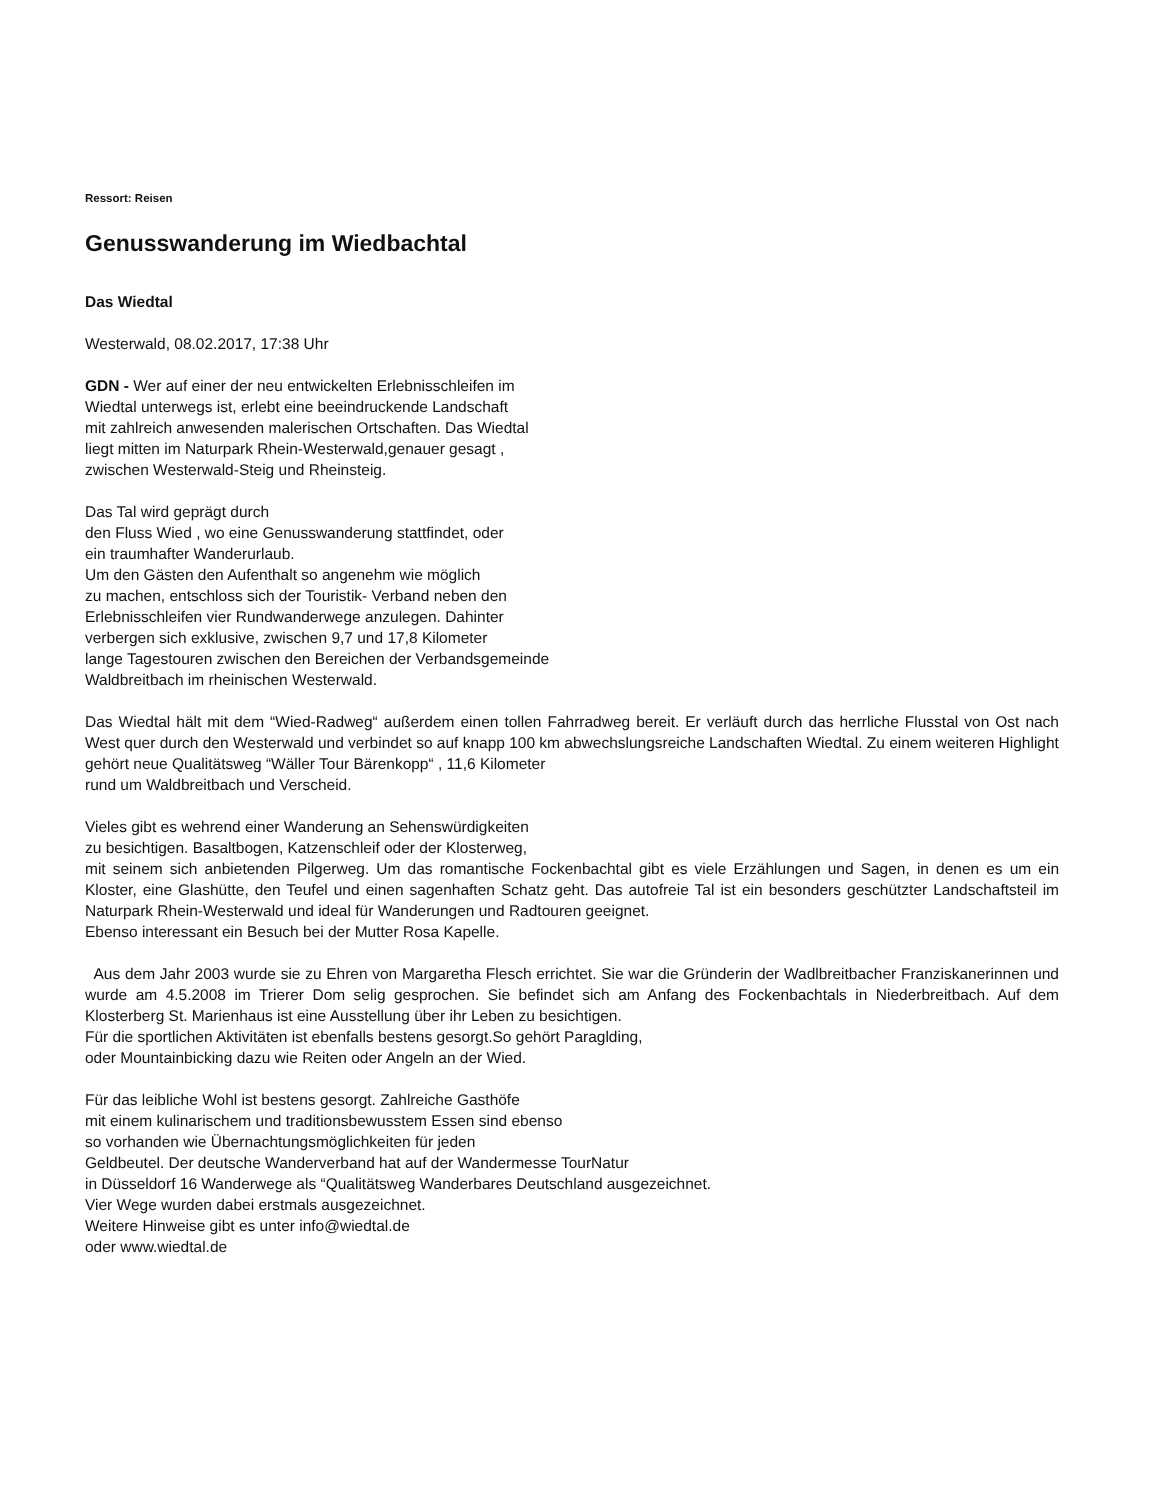Ressort: Reisen
Genusswanderung im Wiedbachtal
Das Wiedtal
Westerwald, 08.02.2017, 17:38 Uhr
GDN - Wer auf einer der neu entwickelten Erlebnisschleifen im
Wiedtal unterwegs ist, erlebt eine beeindruckende Landschaft
mit zahlreich anwesenden malerischen Ortschaften. Das Wiedtal
liegt mitten im Naturpark Rhein-Westerwald,genauer gesagt ,
zwischen Westerwald-Steig und Rheinsteig.
Das Tal wird geprägt durch
den Fluss Wied , wo eine Genusswanderung stattfindet, oder
ein traumhafter Wanderurlaub.
Um den Gästen den Aufenthalt so angenehm wie möglich
zu machen, entschloss sich der Touristik- Verband neben den
Erlebnisschleifen vier Rundwanderwege anzulegen. Dahinter
verbergen sich exklusive, zwischen 9,7 und 17,8 Kilometer
lange Tagestouren zwischen den Bereichen der Verbandsgemeinde
Waldbreitbach im rheinischen Westerwald.
Das Wiedtal hält mit dem “Wied-Radweg“ außerdem einen tollen Fahrradweg bereit. Er verläuft durch das herrliche Flusstal von Ost nach West quer durch den Westerwald und verbindet so auf knapp 100 km abwechslungsreiche Landschaften Wiedtal. Zu einem weiteren Highlight
gehört neue Qualitätsweg “Wäller Tour Bärenkopp“ , 11,6 Kilometer
rund um Waldbreitbach und Verscheid.
Vieles gibt es wehrend einer Wanderung an Sehenswürdigkeiten
zu besichtigen. Basaltbogen, Katzenschleif oder der Klosterweg,
mit seinem sich anbietenden Pilgerweg. Um das romantische Fockenbachtal gibt es viele Erzählungen und Sagen, in denen es um ein Kloster, eine Glashütte, den Teufel und einen sagenhaften Schatz geht. Das autofreie Tal ist ein besonders geschützter Landschaftsteil im Naturpark Rhein-Westerwald und ideal für Wanderungen und Radtouren geeignet.
Ebenso interessant ein Besuch bei der Mutter Rosa Kapelle.
Aus dem Jahr 2003 wurde sie zu Ehren von Margaretha Flesch errichtet. Sie war die Gründerin der Wadlbreitbacher Franziskanerinnen und wurde am 4.5.2008 im Trierer Dom selig gesprochen. Sie befindet sich am Anfang des Fockenbachtals in Niederbreitbach. Auf dem Klosterberg St. Marienhaus ist eine Ausstellung über ihr Leben zu besichtigen.
Für die sportlichen Aktivitäten ist ebenfalls bestens gesorgt.So gehört Paraglding,
oder Mountainbicking dazu wie Reiten oder Angeln an der Wied.
Für das leibliche Wohl ist bestens gesorgt. Zahlreiche Gasthöfe
mit einem kulinarischem und traditionsbewusstem Essen sind ebenso
so vorhanden wie Übernachtungsmöglichkeiten für jeden
Geldbeutel. Der deutsche Wanderverband hat auf der Wandermesse TourNatur
in Düsseldorf 16 Wanderwege als “Qualitätsweg Wanderbares Deutschland ausgezeichnet.
Vier Wege wurden dabei erstmals ausgezeichnet.
Weitere Hinweise gibt es unter info@wiedtal.de
oder www.wiedtal.de